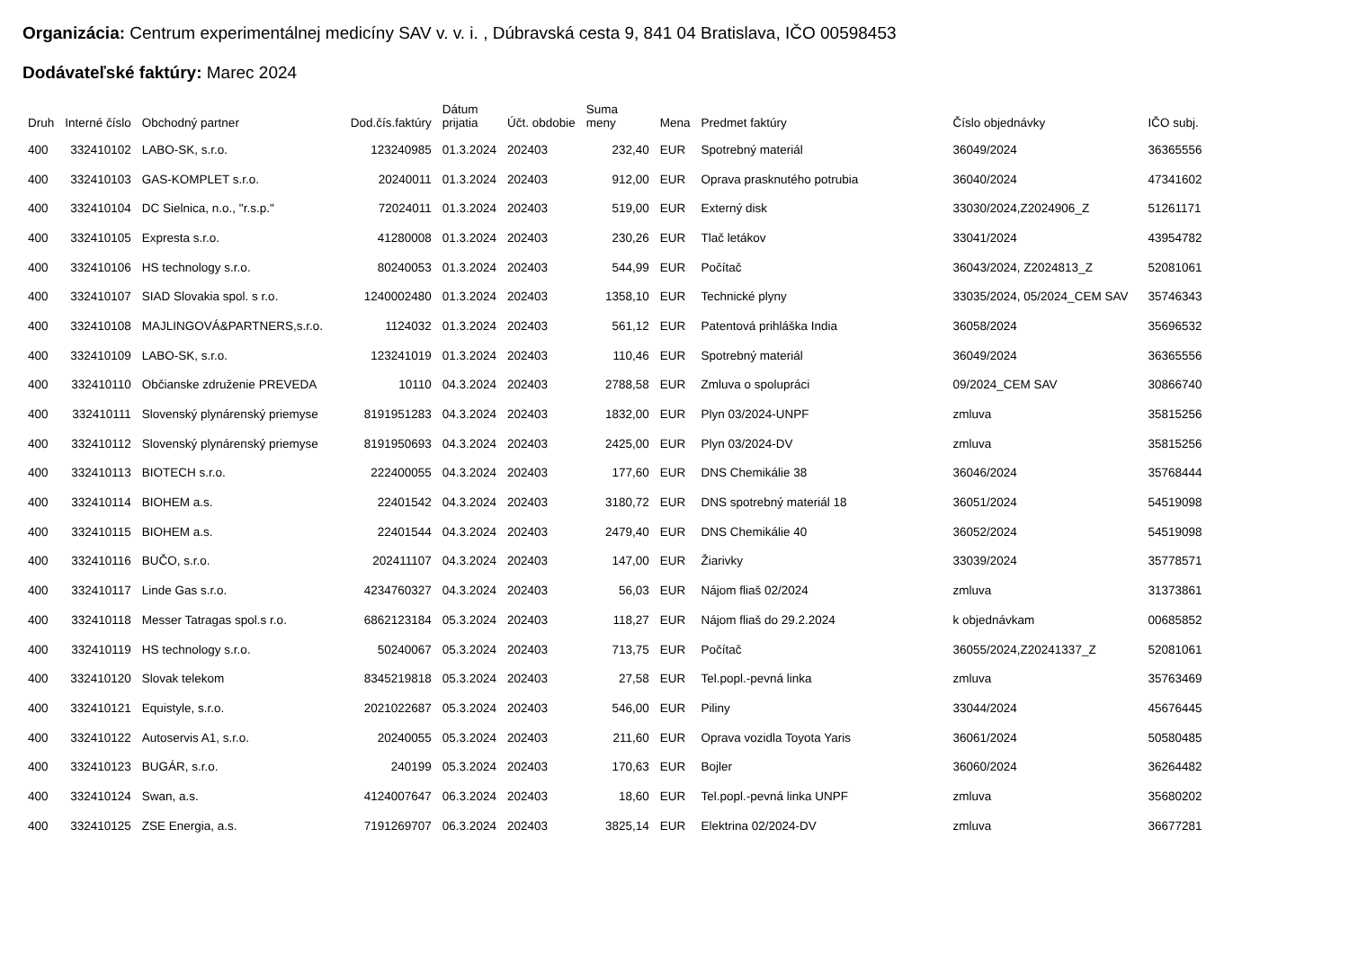Organizácia: Centrum experimentálnej medicíny SAV v. v. i. , Dúbravská cesta 9, 841 04 Bratislava, IČO 00598453
Dodávateľské faktúry: Marec 2024
| Druh | Interné číslo | Obchodný partner | Dod.čís.faktúry | Dátum prijatia | Účt. obdobie | Suma meny | Mena | Predmet faktúry | Číslo objednávky | IČO subj. |
| --- | --- | --- | --- | --- | --- | --- | --- | --- | --- | --- |
| 400 | 332410102 | LABO-SK, s.r.o. | 123240985 | 01.3.2024 | 202403 | 232,40 | EUR | Spotrebný materiál | 36049/2024 | 36365556 |
| 400 | 332410103 | GAS-KOMPLET s.r.o. | 20240011 | 01.3.2024 | 202403 | 912,00 | EUR | Oprava prasknutého potrubia | 36040/2024 | 47341602 |
| 400 | 332410104 | DC Sielnica, n.o., "r.s.p." | 72024011 | 01.3.2024 | 202403 | 519,00 | EUR | Externý disk | 33030/2024,Z2024906_Z | 51261171 |
| 400 | 332410105 | Expresta s.r.o. | 41280008 | 01.3.2024 | 202403 | 230,26 | EUR | Tlač letákov | 33041/2024 | 43954782 |
| 400 | 332410106 | HS technology s.r.o. | 80240053 | 01.3.2024 | 202403 | 544,99 | EUR | Počítač | 36043/2024, Z2024813_Z | 52081061 |
| 400 | 332410107 | SIAD Slovakia spol. s r.o. | 1240002480 | 01.3.2024 | 202403 | 1358,10 | EUR | Technické plyny | 33035/2024, 05/2024_CEM SAV | 35746343 |
| 400 | 332410108 | MAJLINGOVÁ&PARTNERS,s.r.o. | 1124032 | 01.3.2024 | 202403 | 561,12 | EUR | Patentová prihláška India | 36058/2024 | 35696532 |
| 400 | 332410109 | LABO-SK, s.r.o. | 123241019 | 01.3.2024 | 202403 | 110,46 | EUR | Spotrebný materiál | 36049/2024 | 36365556 |
| 400 | 332410110 | Občianske združenie PREVEDA | 10110 | 04.3.2024 | 202403 | 2788,58 | EUR | Zmluva o spolupráci | 09/2024_CEM SAV | 30866740 |
| 400 | 332410111 | Slovenský plynárenský priemyse | 8191951283 | 04.3.2024 | 202403 | 1832,00 | EUR | Plyn 03/2024-UNPF | zmluva | 35815256 |
| 400 | 332410112 | Slovenský plynárenský priemyse | 8191950693 | 04.3.2024 | 202403 | 2425,00 | EUR | Plyn 03/2024-DV | zmluva | 35815256 |
| 400 | 332410113 | BIOTECH s.r.o. | 222400055 | 04.3.2024 | 202403 | 177,60 | EUR | DNS Chemikálie 38 | 36046/2024 | 35768444 |
| 400 | 332410114 | BIOHEM a.s. | 22401542 | 04.3.2024 | 202403 | 3180,72 | EUR | DNS spotrebný materiál 18 | 36051/2024 | 54519098 |
| 400 | 332410115 | BIOHEM a.s. | 22401544 | 04.3.2024 | 202403 | 2479,40 | EUR | DNS Chemikálie 40 | 36052/2024 | 54519098 |
| 400 | 332410116 | BUČO, s.r.o. | 202411107 | 04.3.2024 | 202403 | 147,00 | EUR | Žiarivky | 33039/2024 | 35778571 |
| 400 | 332410117 | Linde Gas s.r.o. | 4234760327 | 04.3.2024 | 202403 | 56,03 | EUR | Nájom fliaš 02/2024 | zmluva | 31373861 |
| 400 | 332410118 | Messer Tatragas spol.s r.o. | 6862123184 | 05.3.2024 | 202403 | 118,27 | EUR | Nájom fliaš do 29.2.2024 | k objednávkam | 00685852 |
| 400 | 332410119 | HS technology s.r.o. | 50240067 | 05.3.2024 | 202403 | 713,75 | EUR | Počítač | 36055/2024,Z20241337_Z | 52081061 |
| 400 | 332410120 | Slovak telekom | 8345219818 | 05.3.2024 | 202403 | 27,58 | EUR | Tel.popl.-pevná linka | zmluva | 35763469 |
| 400 | 332410121 | Equistyle, s.r.o. | 2021022687 | 05.3.2024 | 202403 | 546,00 | EUR | Piliny | 33044/2024 | 45676445 |
| 400 | 332410122 | Autoservis A1, s.r.o. | 20240055 | 05.3.2024 | 202403 | 211,60 | EUR | Oprava vozidla Toyota Yaris | 36061/2024 | 50580485 |
| 400 | 332410123 | BUGÁR, s.r.o. | 240199 | 05.3.2024 | 202403 | 170,63 | EUR | Bojler | 36060/2024 | 36264482 |
| 400 | 332410124 | Swan, a.s. | 4124007647 | 06.3.2024 | 202403 | 18,60 | EUR | Tel.popl.-pevná linka UNPF | zmluva | 35680202 |
| 400 | 332410125 | ZSE Energia, a.s. | 7191269707 | 06.3.2024 | 202403 | 3825,14 | EUR | Elektrina 02/2024-DV | zmluva | 36677281 |